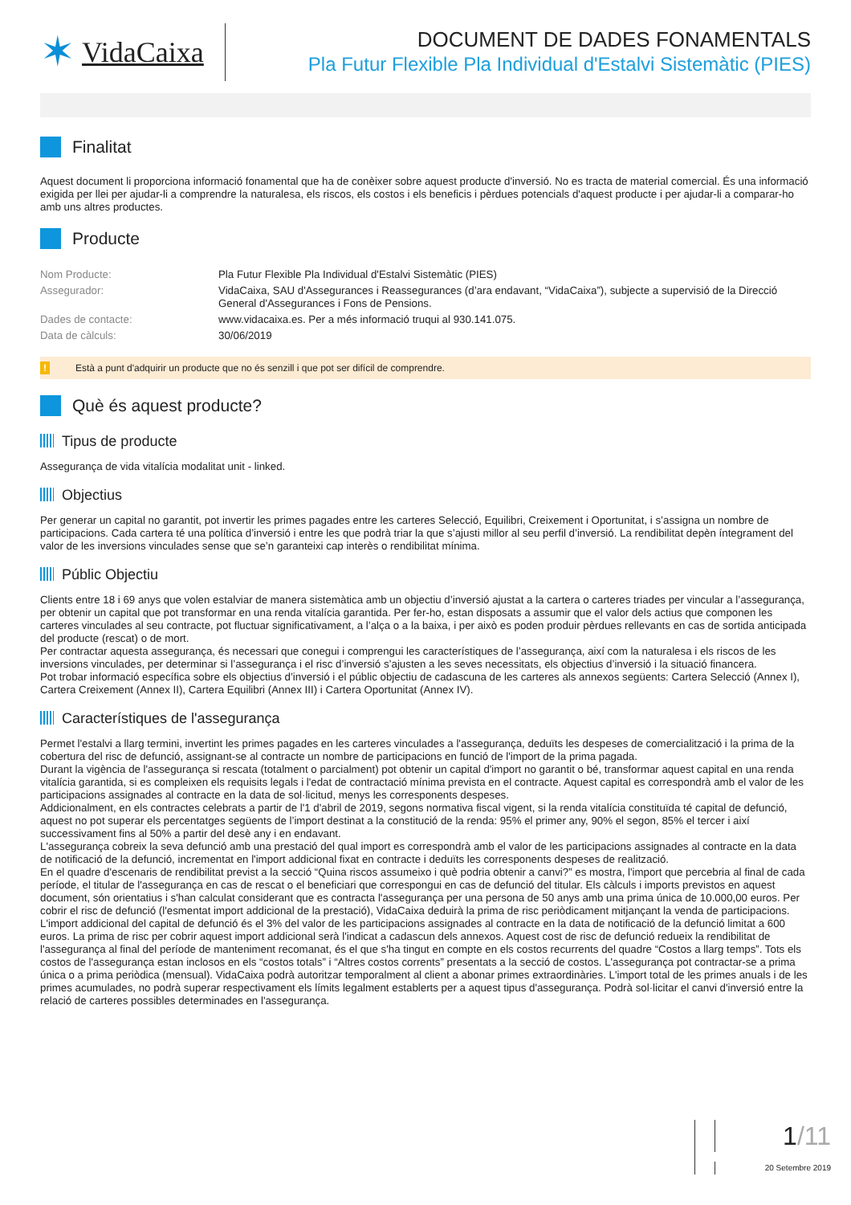✶ VidaCaixa
DOCUMENT DE DADES FONAMENTALS
Pla Futur Flexible Pla Individual d'Estalvi Sistemàtic (PIES)
Finalitat
Aquest document li proporciona informació fonamental que ha de conèixer sobre aquest producte d'inversió. No es tracta de material comercial. És una informació exigida per llei per ajudar-li a comprendre la naturalesa, els riscos, els costos i els beneficis i pèrdues potencials d'aquest producte i per ajudar-li a comparar-ho amb uns altres productes.
Producte
| Nom Producte: | Pla Futur Flexible Pla Individual d'Estalvi Sistemàtic (PIES) |
| Assegurador: | VidaCaixa, SAU d'Assegurances i Reassegurances (d’ara endavant, “VidaCaixa”), subjecte a supervisió de la Direcció General d'Assegurances i Fons de Pensions. |
| Dades de contacte: | www.vidacaixa.es. Per a més informació truqui al 930.141.075. |
| Data de càlculs: | 30/06/2019 |
! Està a punt d'adquirir un producte que no és senzill i que pot ser difícil de comprendre.
Què és aquest producte?
Tipus de producte
Assegurança de vida vitalícia modalitat unit - linked.
Objectius
Per generar un capital no garantit, pot invertir les primes pagades entre les carteres Selecció, Equilibri, Creixement i Oportunitat, i s’assigna un nombre de participacions. Cada cartera té una política d’inversió i entre les que podrà triar la que s’ajusti millor al seu perfil d’inversió. La rendibilitat depèn íntegrament del valor de les inversions vinculades sense que se’n garanteixi cap interès o rendibilitat mínima.
Públic Objectiu
Clients entre 18 i 69 anys que volen estalviar de manera sistemàtica amb un objectiu d’inversió ajustat a la cartera o carteres triades per vincular a l’assegurança, per obtenir un capital que pot transformar en una renda vitalícia garantida. Per fer-ho, estan disposats a assumir que el valor dels actius que componen les carteres vinculades al seu contracte, pot fluctuar significativament, a l’alça o a la baixa, i per això es poden produir pèrdues rellevants en cas de sortida anticipada del producte (rescat) o de mort.
Per contractar aquesta assegurança, és necessari que conegui i comprengui les característiques de l’assegurança, així com la naturalesa i els riscos de les inversions vinculades, per determinar si l’assegurança i el risc d’inversió s’ajusten a les seves necessitats, els objectius d’inversió i la situació financera.
Pot trobar informació específica sobre els objectius d’inversió i el públic objectiu de cadascuna de les carteres als annexos següents: Cartera Selecció (Annex I), Cartera Creixement (Annex II), Cartera Equilibri (Annex III) i Cartera Oportunitat (Annex IV).
Característiques de l'assegurança
Permet l'estalvi a llarg termini, invertint les primes pagades en les carteres vinculades a l'assegurança, deduïts les despeses de comercialització i la prima de la cobertura del risc de defunció, assignant-se al contracte un nombre de participacions en funció de l'import de la prima pagada.
Durant la vigència de l'assegurança si rescata (totalment o parcialment) pot obtenir un capital d'import no garantit o bé, transformar aquest capital en una renda vitalícia garantida, si es compleixen els requisits legals i l'edat de contractació mínima prevista en el contracte. Aquest capital es correspondrà amb el valor de les participacions assignades al contracte en la data de sol·licitud, menys les corresponents despeses.
Addicionalment, en els contractes celebrats a partir de l'1 d'abril de 2019, segons normativa fiscal vigent, si la renda vitalícia constituïda té capital de defunció, aquest no pot superar els percentatges següents de l’import destinat a la constitució de la renda: 95% el primer any, 90% el segon, 85% el tercer i així successivament fins al 50% a partir del desè any i en endavant.
L'assegurança cobreix la seva defunció amb una prestació del qual import es correspondrà amb el valor de les participacions assignades al contracte en la data de notificació de la defunció, incrementat en l'import addicional fixat en contracte i deduïts les corresponents despeses de realització.
En el quadre d'escenaris de rendibilitat previst a la secció “Quina riscos assumeixo i què podria obtenir a canvi?” es mostra, l'import que percebria al final de cada període, el titular de l'assegurança en cas de rescat o el beneficiari que correspongui en cas de defunció del titular. Els càlculs i imports previstos en aquest document, són orientatius i s'han calculat considerant que es contracta l'assegurança per una persona de 50 anys amb una prima única de 10.000,00 euros. Per cobrir el risc de defunció (l'esmentat import addicional de la prestació), VidaCaixa deduirà la prima de risc periòdicament mitjançant la venda de participacions. L'import addicional del capital de defunció és el 3% del valor de les participacions assignades al contracte en la data de notificació de la defunció limitat a 600 euros. La prima de risc per cobrir aquest import addicional serà l'indicat a cadascun dels annexos. Aquest cost de risc de defunció redueix la rendibilitat de l'assegurança al final del període de manteniment recomanat, és el que s'ha tingut en compte en els costos recurrents del quadre “Costos a llarg temps”. Tots els costos de l'assegurança estan inclosos en els “costos totals” i “Altres costos corrents” presentats a la secció de costos. L'assegurança pot contractar-se a prima única o a prima periòdica (mensual). VidaCaixa podrà autoritzar temporalment al client a abonar primes extraordinàries. L'import total de les primes anuals i de les primes acumulades, no podrà superar respectivament els límits legalment establerts per a aquest tipus d'assegurança. Podrà sol·licitar el canvi d'inversió entre la relació de carteres possibles determinades en l'assegurança.
1/11
20 Setembre 2019